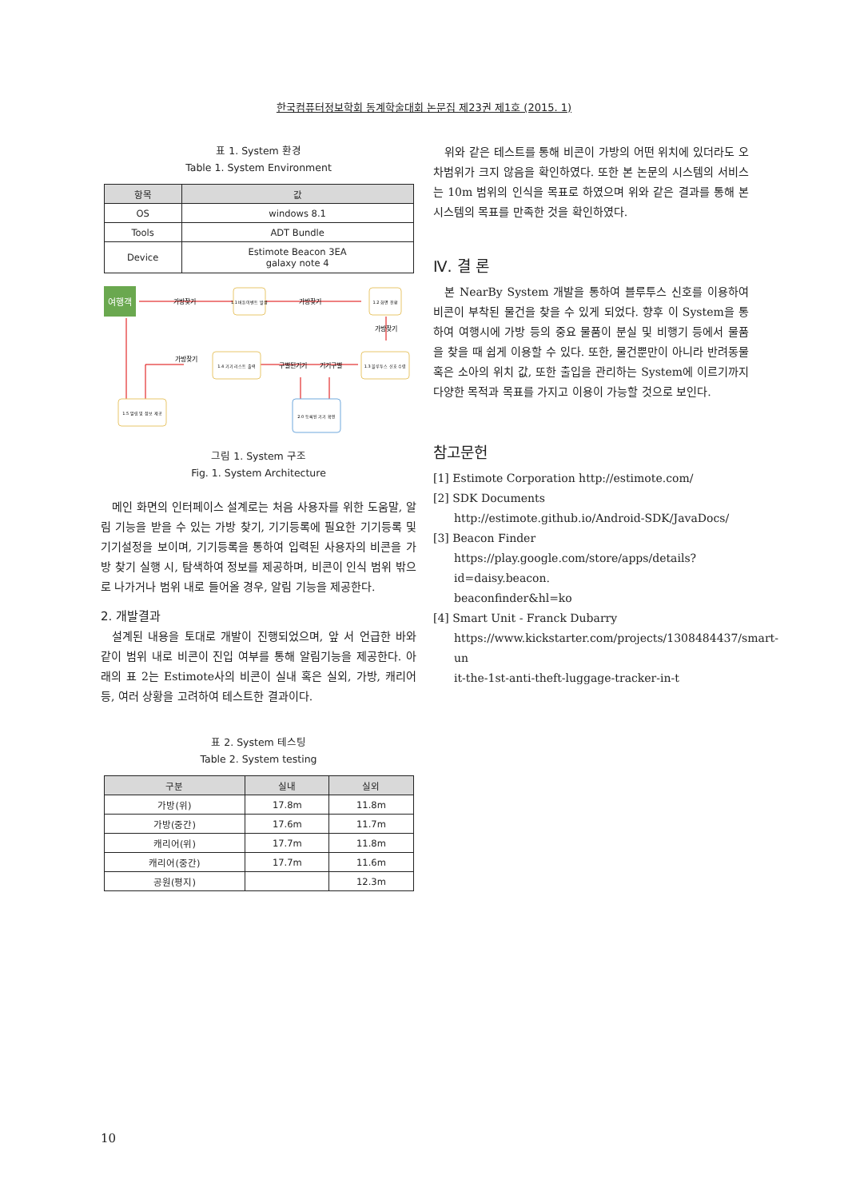한국컴퓨터정보학회 동계학술대회 논문집 제23권 제1호 (2015. 1)
표 1. System 환경
Table 1. System Environment
| 항목 | 값 |
| --- | --- |
| OS | windows 8.1 |
| Tools | ADT Bundle |
| Device | Estimote Beacon 3EA galaxy note 4 |
여행객
가방찾기
가방찾기
가방찾기
가방찾기
구별된기기
기기구별
1.1 버튼이벤트 발생
1.2 화면 전환
1.4 기기 리스트 출력
1.3 블루투스 신호 수렴
1.5 알림 및 정보 제공
2.0 등록된 기기 확인
그림 1. System 구조
Fig. 1. System Architecture
메인 화면의 인터페이스 설계로는 처음 사용자를 위한 도움말, 알림 기능을 받을 수 있는 가방 찾기, 기기등록에 필요한 기기등록 및 기기설정을 보이며, 기기등록을 통하여 입력된 사용자의 비콘을 가방 찾기 실행 시, 탐색하여 정보를 제공하며, 비콘이 인식 범위 밖으로 나가거나 범위 내로 들어올 경우, 알림 기능을 제공한다.
2. 개발결과
설계된 내용을 토대로 개발이 진행되었으며, 앞 서 언급한 바와 같이 범위 내로 비콘이 진입 여부를 통해 알림기능을 제공한다. 아래의 표 2는 Estimote사의 비콘이 실내 혹은 실외, 가방, 캐리어 등, 여러 상황을 고려하여 테스트한 결과이다.
표 2. System 테스팅
Table 2. System testing
| 구분 | 실내 | 실외 |
| --- | --- | --- |
| 가방(위) | 17.8m | 11.8m |
| 가방(중간) | 17.6m | 11.7m |
| 캐리어(위) | 17.7m | 11.8m |
| 캐리어(중간) | 17.7m | 11.6m |
| 공원(평지) | | 12.3m |
위와 같은 테스트를 통해 비콘이 가방의 어떤 위치에 있더라도 오차범위가 크지 않음을 확인하였다. 또한 본 논문의 시스템의 서비스는 10m 범위의 인식을 목표로 하였으며 위와 같은 결과를 통해 본 시스템의 목표를 만족한 것을 확인하였다.
Ⅳ. 결 론
본 NearBy System 개발을 통하여 블루투스 신호를 이용하여 비콘이 부착된 물건을 찾을 수 있게 되었다. 향후 이 System을 통하여 여행시에 가방 등의 중요 물품이 분실 및 비행기 등에서 물품을 찾을 때 쉽게 이용할 수 있다. 또한, 물건뿐만이 아니라 반려동물 혹은 소아의 위치 값, 또한 출입을 관리하는 System에 이르기까지 다양한 목적과 목표를 가지고 이용이 가능할 것으로 보인다.
참고문헌
[1] Estimote Corporation http://estimote.com/
[2] SDK Documents
http://estimote.github.io/Android-SDK/JavaDocs/
[3] Beacon Finder
https://play.google.com/store/apps/details?id=daisy.beacon.
beaconfinder&hl=ko
[4] Smart Unit - Franck Dubarry
https://www.kickstarter.com/projects/1308484437/smart-un
it-the-1st-anti-theft-luggage-tracker-in-t
10